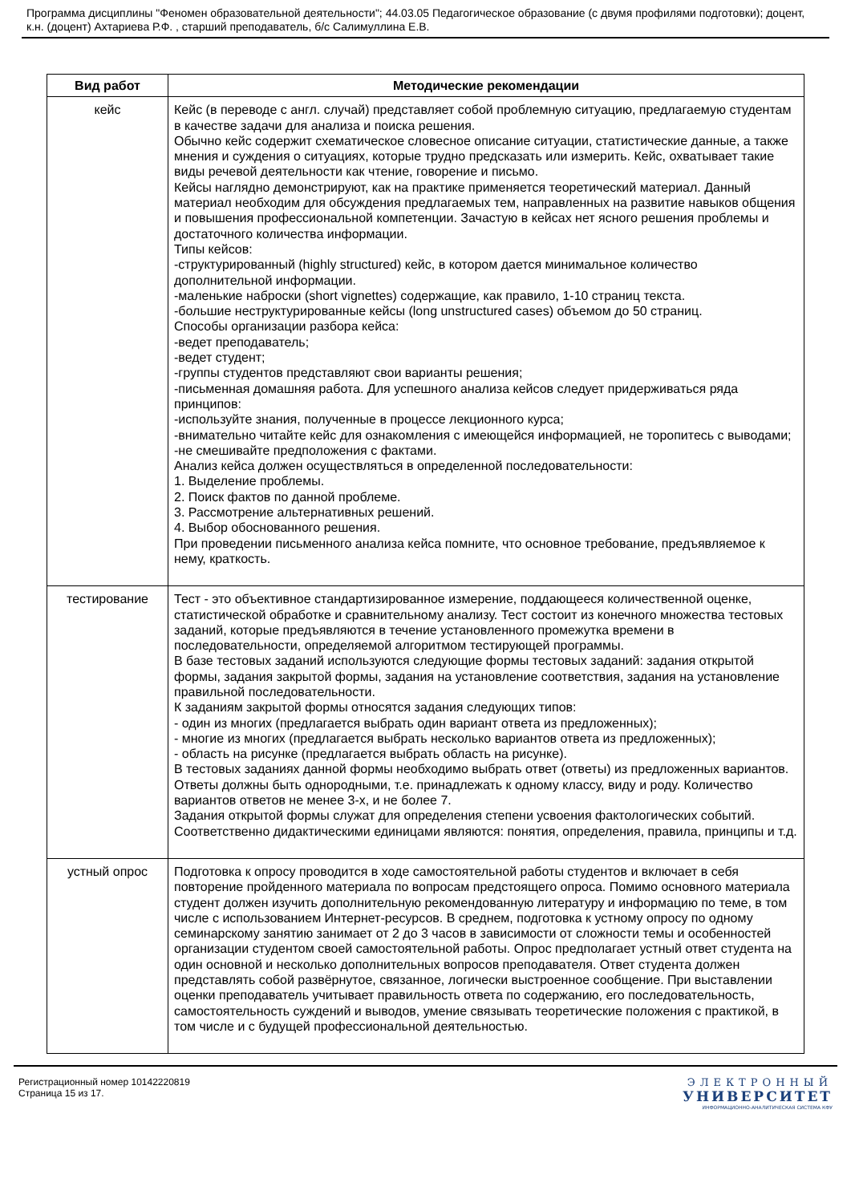Программа дисциплины "Феномен образовательной деятельности"; 44.03.05 Педагогическое образование (с двумя профилями подготовки); доцент, к.н. (доцент) Ахтариева Р.Ф. , старший преподаватель, б/с Салимуллина Е.В.
| Вид работ | Методические рекомендации |
| --- | --- |
| кейс | Кейс (в переводе с англ. случай) представляет собой проблемную ситуацию, предлагаемую студентам в качестве задачи для анализа и поиска решения. Обычно кейс содержит схематическое словесное описание ситуации, статистические данные, а также мнения и суждения о ситуациях, которые трудно предсказать или измерить. Кейс, охватывает такие виды речевой деятельности как чтение, говорение и письмо. Кейсы наглядно демонстрируют, как на практике применяется теоретический материал. Данный материал необходим для обсуждения предлагаемых тем, направленных на развитие навыков общения и повышения профессиональной компетенции. Зачастую в кейсах нет ясного решения проблемы и достаточного количества информации. Типы кейсов: -структурированный (highly structured) кейс, в котором дается минимальное количество дополнительной информации. -маленькие наброски (short vignettes) содержащие, как правило, 1-10 страниц текста. -большие неструктурированные кейсы (long unstructured cases) объемом до 50 страниц. Способы организации разбора кейса: -ведет преподаватель; -ведет студент; -группы студентов представляют свои варианты решения; -письменная домашняя работа. Для успешного анализа кейсов следует придерживаться ряда принципов: -используйте знания, полученные в процессе лекционного курса; -внимательно читайте кейс для ознакомления с имеющейся информацией, не торопитесь с выводами; -не смешивайте предположения с фактами. Анализ кейса должен осуществляться в определенной последовательности: 1. Выделение проблемы. 2. Поиск фактов по данной проблеме. 3. Рассмотрение альтернативных решений. 4. Выбор обоснованного решения. При проведении письменного анализа кейса помните, что основное требование, предъявляемое к нему, краткость. |
| тестирование | Тест - это объективное стандартизированное измерение, поддающееся количественной оценке, статистической обработке и сравнительному анализу. Тест состоит из конечного множества тестовых заданий, которые предъявляются в течение установленного промежутка времени в последовательности, определяемой алгоритмом тестирующей программы. В базе тестовых заданий используются следующие формы тестовых заданий: задания открытой формы, задания закрытой формы, задания на установление соответствия, задания на установление правильной последовательности. К заданиям закрытой формы относятся задания следующих типов: - один из многих (предлагается выбрать один вариант ответа из предложенных); - многие из многих (предлагается выбрать несколько вариантов ответа из предложенных); - область на рисунке (предлагается выбрать область на рисунке). В тестовых заданиях данной формы необходимо выбрать ответ (ответы) из предложенных вариантов. Ответы должны быть однородными, т.е. принадлежать к одному классу, виду и роду. Количество вариантов ответов не менее 3-х, и не более 7. Задания открытой формы служат для определения степени усвоения фактологических событий. Соответственно дидактическими единицами являются: понятия, определения, правила, принципы и т.д. |
| устный опрос | Подготовка к опросу проводится в ходе самостоятельной работы студентов и включает в себя повторение пройденного материала по вопросам предстоящего опроса. Помимо основного материала студент должен изучить дополнительную рекомендованную литературу и информацию по теме, в том числе с использованием Интернет-ресурсов. В среднем, подготовка к устному опросу по одному семинарскому занятию занимает от 2 до 3 часов в зависимости от сложности темы и особенностей организации студентом своей самостоятельной работы. Опрос предполагает устный ответ студента на один основной и несколько дополнительных вопросов преподавателя. Ответ студента должен представлять собой развёрнутое, связанное, логически выстроенное сообщение. При выставлении оценки преподаватель учитывает правильность ответа по содержанию, его последовательность, самостоятельность суждений и выводов, умение связывать теоретические положения с практикой, в том числе и с будущей профессиональной деятельностью. |
Регистрационный номер 10142220819
Страница 15 из 17.
ЭЛЕКТРОННЫЙ
УНИВЕРСИТЕТ
ИНФОРМАЦИОННО-АНАЛИТИЧЕСКАЯ СИСТЕМА КФУ